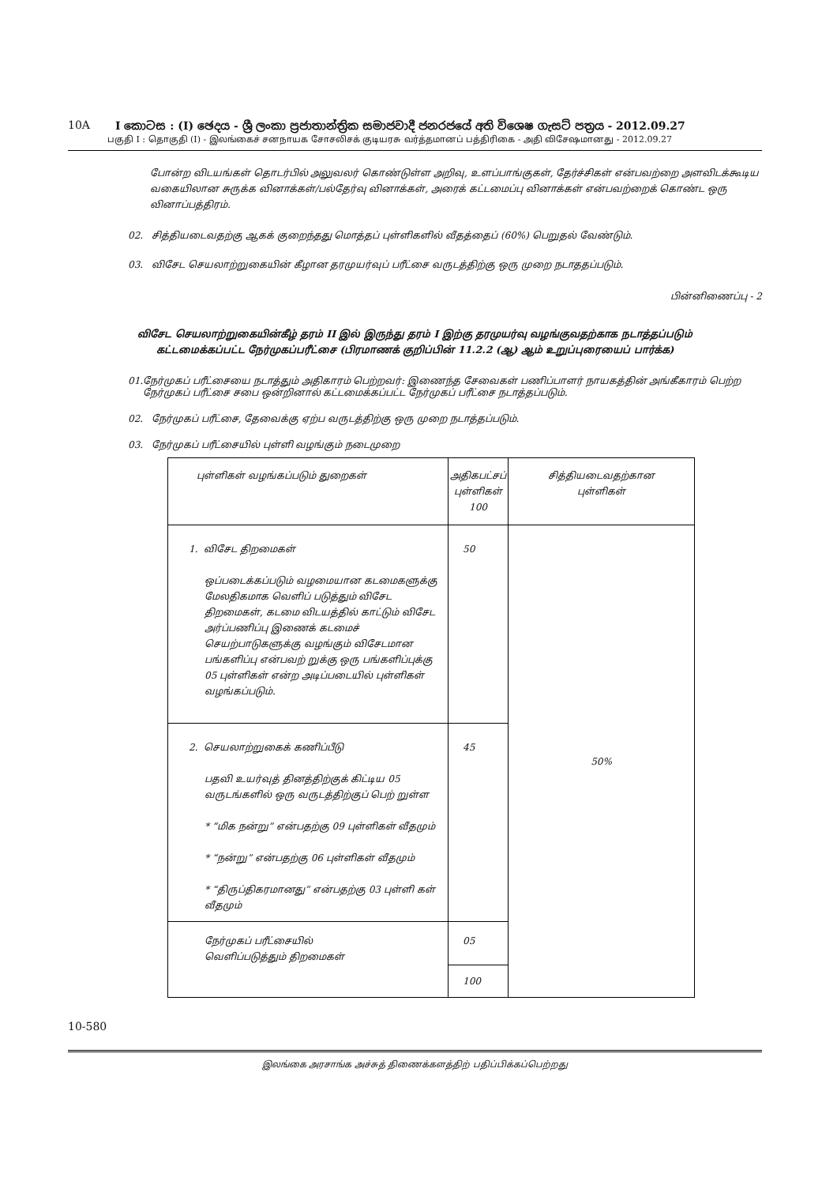10A I කොටස : (I) ඡෙදය - ශ්‍රී ලංකා ප්‍රජාතාන්ත්‍රික සමාජවාදී ජනරජයේ අති විශෙෂ ගැසට් පත්‍රය - 2012.09.27
பகுதி I : தொகுதி (I) - இலங்கைச் சனநாயக சோசலிசக் குடியரசு வர்த்தமானப் பத்திரிகை - அதி விசேஷமானது - 2012.09.27
போன்ற விடயங்கள் தொடர்பில் அலுவலர் கொண்டுள்ள அறிவு, உளப்பாங்குகள், தேர்ச்சிகள் என்பவற்றை அளவிடக்கூடிய வகையிலான சுருக்க வினாக்கள்/பல்தேர்வு வினாக்கள், அரைக் கட்டமைப்பு வினாக்கள் என்பவற்றைக் கொண்ட ஒரு வினாப்பத்திரம்.
02. சித்தியடைவதற்கு ஆகக் குறைந்தது மொத்தப் புள்ளிகளில் வீதத்தைப் (60%) பெறுதல் வேண்டும்.
03. விசேட செயலாற்றுகையின் கீழான தரமுயர்வுப் பரீட்சை வருடத்திற்கு ஒரு முறை நடாததப்படும்.
பின்னிணைப்பு - 2
விசேட செயலாற்றுகையின்கீழ் தரம் II இல் இருந்து தரம் I இற்கு தரமுயர்வு வழங்குவதற்காக நடாத்தப்படும்
கட்டமைக்கப்பட்ட நேர்முகப்பரீட்சை (பிரமாணக் குறிப்பின் 11.2.2 (ஆ) ஆம் உறுப்புரையைப் பார்க்க)
01. நேர்முகப் பரீட்சையை நடாத்தும் அதிகாரம் பெற்றவர்: இணைந்த சேவைகள் பணிப்பாளர் நாயகத்தின் அங்கீகாரம் பெற்ற நேர்முகப் பரீட்சை சபை ஒன்றினால் கட்டமைக்கப்பட்ட நேர்முகப் பரீட்சை நடாத்தப்படும்.
02. நேர்முகப் பரீட்சை, தேவைக்கு ஏற்ப வருடத்திற்கு ஒரு முறை நடாத்தப்படும்.
03. நேர்முகப் பரீட்சையில் புள்ளி வழங்கும் நடைமுறை
| புள்ளிகள் வழங்கப்படும் துறைகள் | அதிகபட்சப் புள்ளிகள் 100 | சித்தியடைவதற்கான புள்ளிகள் |
| --- | --- | --- |
| 1. விசேட திறமைகள் ஒப்படைக்கப்படும் வழமையான கடமைகளுக்கு மேலதிகமாக வெளிப் படுத்தும் விசேட திறமைகள், கடமை விடயத்தில் காட்டும் விசேட அர்ப்பணிப்பு இணைக் கடமைச் செயற்பாடுகளுக்கு வழங்கும் விசேடமான பங்களிப்பு என்பவற் றுக்கு ஒரு பங்களிப்புக்கு 05 புள்ளிகள் என்ற அடிப்படையில் புள்ளிகள் வழங்கப்படும். | 50 | 50% |
| 2. செயலாற்றுகைக் கணிப்பீடு பதவி உயர்வுத் தினத்திற்குக் கிட்டிய 05 வருடங்களில் ஒரு வருடத்திற்குப் பெற் றுள்ள * “மிக நன்று” என்பதற்கு 09 புள்ளிகள் வீதமும் * “நன்று” என்பதற்கு 06 புள்ளிகள் வீதமும் * “திருப்திகரமானது” என்பதற்கு 03 புள்ளி கள் வீதமும் | 45 | |
| நேர்முகப் பரீட்சையில் வெளிப்படுத்தும் திறமைகள் | 05 100 | |
10-580
இலங்கை அரசாங்க அச்சுத் திணைக்களத்திற் பதிப்பிக்கப்பெற்றது